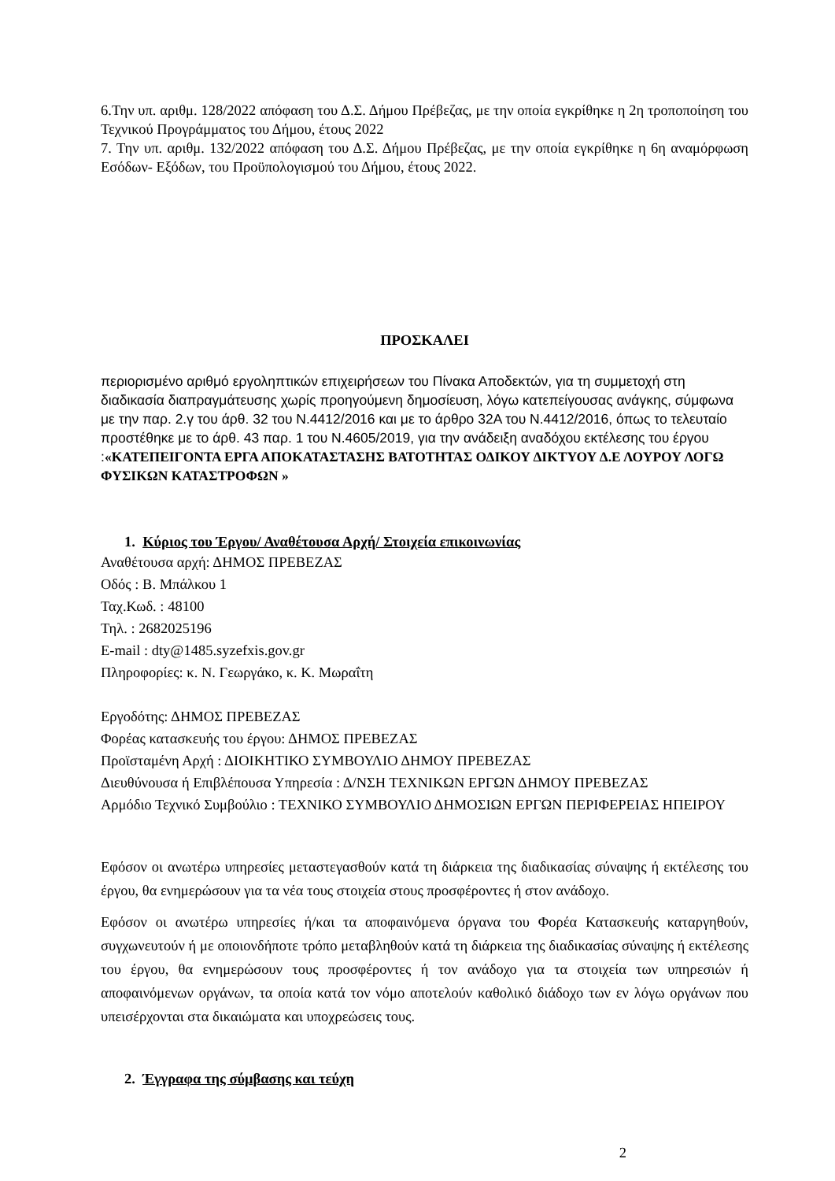6.Την υπ. αριθμ. 128/2022 απόφαση του Δ.Σ. Δήμου Πρέβεζας, με την οποία εγκρίθηκε η 2η τροποποίηση του Τεχνικού Προγράμματος του Δήμου, έτους 2022
7. Την υπ. αριθμ. 132/2022 απόφαση του Δ.Σ. Δήμου Πρέβεζας, με την οποία εγκρίθηκε η 6η αναμόρφωση Εσόδων- Εξόδων, του Προϋπολογισμού του Δήμου, έτους 2022.
ΠΡΟΣΚΑΛΕΙ
περιορισμένο αριθμό εργοληπτικών επιχειρήσεων του Πίνακα Αποδεκτών, για τη συμμετοχή στη διαδικασία διαπραγμάτευσης χωρίς προηγούμενη δημοσίευση, λόγω κατεπείγουσας ανάγκης, σύμφωνα με την παρ. 2.γ του άρθ. 32 του Ν.4412/2016 και με το άρθρο 32Α του Ν.4412/2016, όπως το τελευταίο προστέθηκε με το άρθ. 43 παρ. 1 του Ν.4605/2019, για την ανάδειξη αναδόχου εκτέλεσης του έργου :«ΚΑΤΕΠΕΙΓΟΝΤΑ ΕΡΓΑ ΑΠΟΚΑΤΑΣΤΑΣΗΣ ΒΑΤΟΤΗΤΑΣ ΟΔΙΚΟΥ ΔΙΚΤΥΟΥ Δ.Ε ΛΟΥΡΟΥ ΛΟΓΩ ΦΥΣΙΚΩΝ ΚΑΤΑΣΤΡΟΦΩΝ »
1. Κύριος του Έργου/ Αναθέτουσα Αρχή/ Στοιχεία επικοινωνίας
Αναθέτουσα αρχή: ΔΗΜΟΣ ΠΡΕΒΕΖΑΣ
Οδός : Β. Μπάλκου 1
Ταχ.Κωδ. : 48100
Τηλ. : 2682025196
E-mail : dty@1485.syzefxis.gov.gr
Πληροφορίες: κ. Ν. Γεωργάκο, κ. Κ. Μωραΐτη
Εργοδότης: ΔΗΜΟΣ ΠΡΕΒΕΖΑΣ
Φορέας κατασκευής του έργου: ΔΗΜΟΣ ΠΡΕΒΕΖΑΣ
Προϊσταμένη Αρχή : ΔΙΟΙΚΗΤΙΚΟ ΣΥΜΒΟΥΛΙΟ ΔΗΜΟΥ ΠΡΕΒΕΖΑΣ
Διευθύνουσα ή Επιβλέπουσα Υπηρεσία : Δ/ΝΣΗ ΤΕΧΝΙΚΩΝ ΕΡΓΩΝ ΔΗΜΟΥ ΠΡΕΒΕΖΑΣ
Αρμόδιο Τεχνικό Συμβούλιο : ΤΕΧΝΙΚΟ ΣΥΜΒΟΥΛΙΟ ΔΗΜΟΣΙΩΝ ΕΡΓΩΝ ΠΕΡΙΦΕΡΕΙΑΣ ΗΠΕΙΡΟΥ
Εφόσον οι ανωτέρω υπηρεσίες μεταστεγασθούν κατά τη διάρκεια της διαδικασίας σύναψης ή εκτέλεσης του έργου, θα ενημερώσουν για τα νέα τους στοιχεία στους προσφέροντες ή στον ανάδοχο.
Εφόσον οι ανωτέρω υπηρεσίες ή/και τα αποφαινόμενα όργανα του Φορέα Κατασκευής καταργηθούν, συγχωνευτούν ή με οποιονδήποτε τρόπο μεταβληθούν κατά τη διάρκεια της διαδικασίας σύναψης ή εκτέλεσης του έργου, θα ενημερώσουν τους προσφέροντες ή τον ανάδοχο για τα στοιχεία των υπηρεσιών ή αποφαινόμενων οργάνων, τα οποία κατά τον νόμο αποτελούν καθολικό διάδοχο των εν λόγω οργάνων που υπεισέρχονται στα δικαιώματα και υποχρεώσεις τους.
2. Έγγραφα της σύμβασης και τεύχη
2